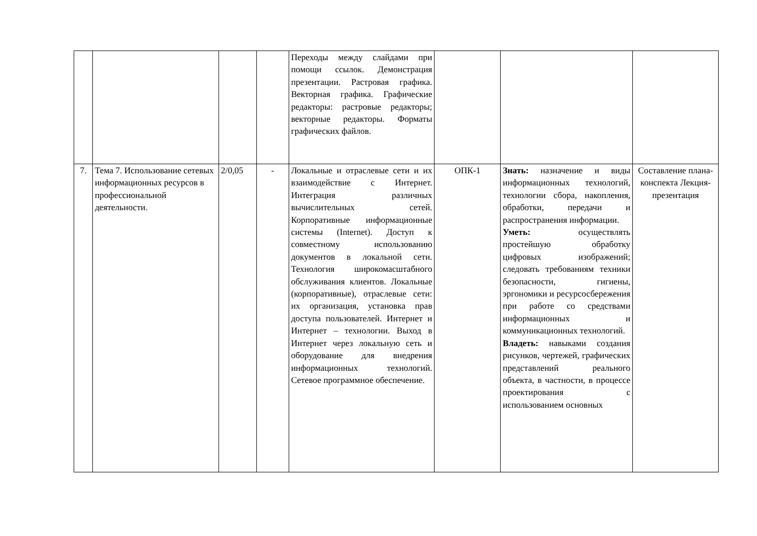| | | | | Переходы между слайдами при помощи ссылок. Демонстрация презентации. Растровая графика. Векторная графика. Графические редакторы: растровые редакторы; векторные редакторы. Форматы графических файлов. | | | |
| 7. | Тема 7. Использование сетевых информационных ресурсов в профессиональной деятельности. | 2/0,05 | - | Локальные и отраслевые сети и их взаимодействие с Интернет. Интеграция различных вычислительных сетей. Корпоративные информационные системы (Internet). Доступ к совместному использованию документов в локальной сети. Технология широкомасштабного обслуживания клиентов. Локальные (корпоративные), отраслевые сети: их организация, установка прав доступа пользователей. Интернет и Интернет – технологии. Выход в Интернет через локальную сеть и оборудование для внедрения информационных технологий. Сетевое программное обеспечение. | ОПК-1 | Знать: назначение и виды информационных технологий, технологии сбора, накопления, обработки, передачи и распространения информации. Уметь: осуществлять простейшую обработку цифровых изображений; следовать требованиям техники безопасности, гигиены, эргономики и ресурсосбережения при работе со средствами информационных и коммуникационных технологий. Владеть: навыками создания рисунков, чертежей, графических представлений реального объекта, в частности, в процессе проектирования с использованием основных | Составление плана-конспекта Лекция-презентация |